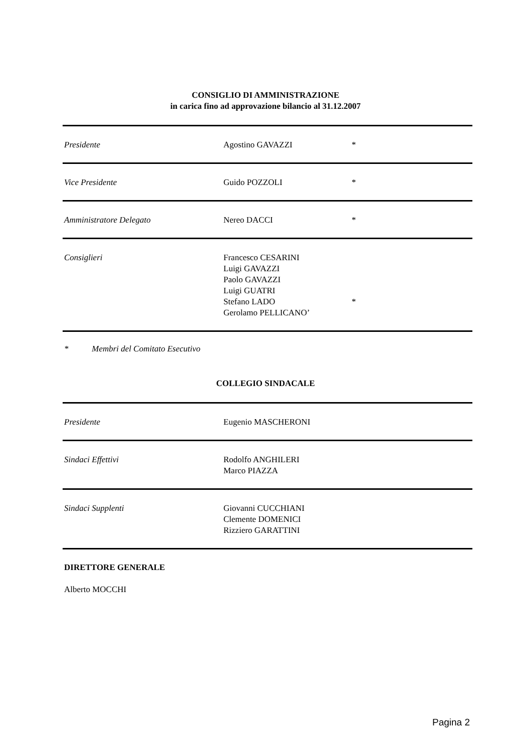CONSIGLIO DI AMMINISTRAZIONE
in carica fino ad approvazione bilancio al 31.12.2007
| Presidente | Agostino GAVAZZI | * |
| Vice Presidente | Guido POZZOLI | * |
| Amministratore Delegato | Nereo DACCI | * |
| Consiglieri | Francesco CESARINI Luigi GAVAZZI Paolo GAVAZZI Luigi GUATRI Stefano LADO Gerolamo PELLICANO’ | * |
* Membri del Comitato Esecutivo
COLLEGIO SINDACALE
| Presidente | Eugenio MASCHERONI | |
| Sindaci Effettivi | Rodolfo ANGHILERI Marco PIAZZA | |
| Sindaci Supplenti | Giovanni CUCCHIANI Clemente DOMENICI Rizziero GARATTINI | |
DIRETTORE GENERALE
Alberto MOCCHI
Pagina 2